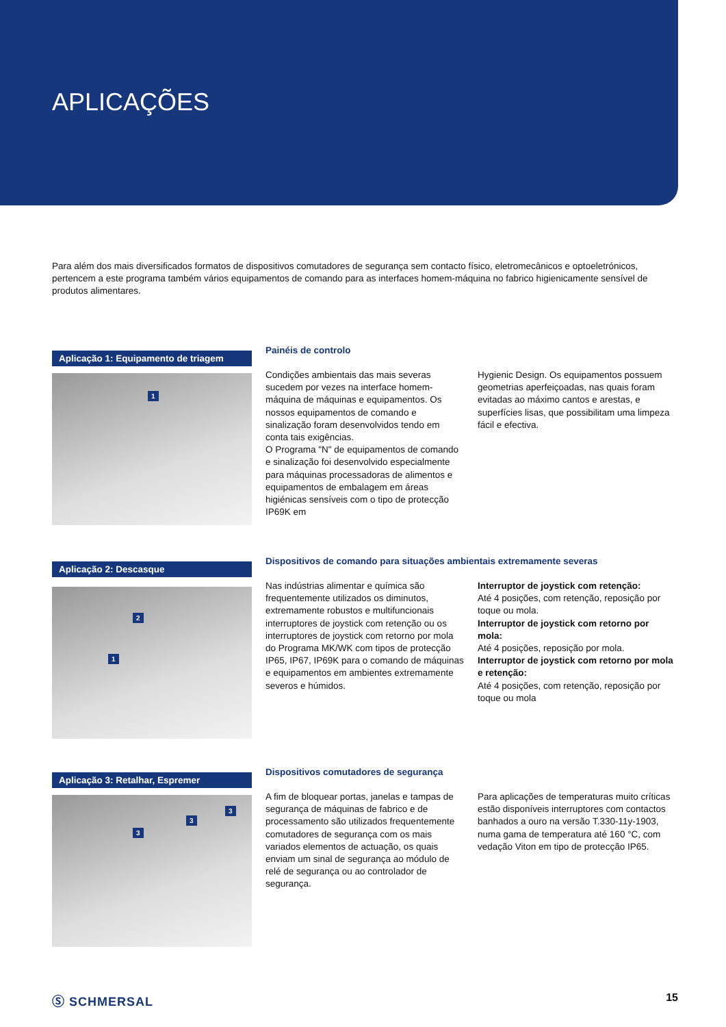APLICAÇÕES
Para além dos mais diversificados formatos de dispositivos comutadores de segurança sem contacto físico, eletromecânicos e optoeletrónicos, pertencem a este programa também vários equipamentos de comando para as interfaces homem-máquina no fabrico higienicamente sensível de produtos alimentares.
Aplicação 1: Equipamento de triagem
1
Painéis de controlo
Condições ambientais das mais severas sucedem por vezes na interface homem-máquina de máquinas e equipamentos. Os nossos equipamentos de comando e sinalização foram desenvolvidos tendo em conta tais exigências.
O Programa "N" de equipamentos de comando e sinalização foi desenvolvido especialmente para máquinas processadoras de alimentos e equipamentos de embalagem em áreas higiénicas sensíveis com o tipo de protecção IP69K em
Hygienic Design. Os equipamentos possuem geometrias aperfeiçoadas, nas quais foram evitadas ao máximo cantos e arestas, e superfícies lisas, que possibilitam uma limpeza fácil e efectiva.
Aplicação 2: Descasque
2
1
Dispositivos de comando para situações ambientais extremamente severas
Nas indústrias alimentar e química são frequentemente utilizados os diminutos, extremamente robustos e multifuncionais interruptores de joystick com retenção ou os interruptores de joystick com retorno por mola do Programa MK/WK com tipos de protecção IP65, IP67, IP69K para o comando de máquinas e equipamentos em ambientes extremamente severos e húmidos.
Interruptor de joystick com retenção:
Até 4 posições, com retenção, reposição por toque ou mola.
Interruptor de joystick com retorno por mola:
Até 4 posições, reposição por mola.
Interruptor de joystick com retorno por mola e retenção:
Até 4 posições, com retenção, reposição por toque ou mola
Aplicação 3: Retalhar, Espremer
3
3
3
Dispositivos comutadores de segurança
A fim de bloquear portas, janelas e tampas de segurança de máquinas de fabrico e de processamento são utilizados frequentemente comutadores de segurança com os mais variados elementos de actuação, os quais enviam um sinal de segurança ao módulo de relé de segurança ou ao controlador de segurança.
Para aplicações de temperaturas muito críticas estão disponíveis interruptores com contactos banhados a ouro na versão T.330-11y-1903, numa gama de temperatura até 160 °C, com vedação Viton em tipo de protecção IP65.
Ⓢ SCHMERSAL 15